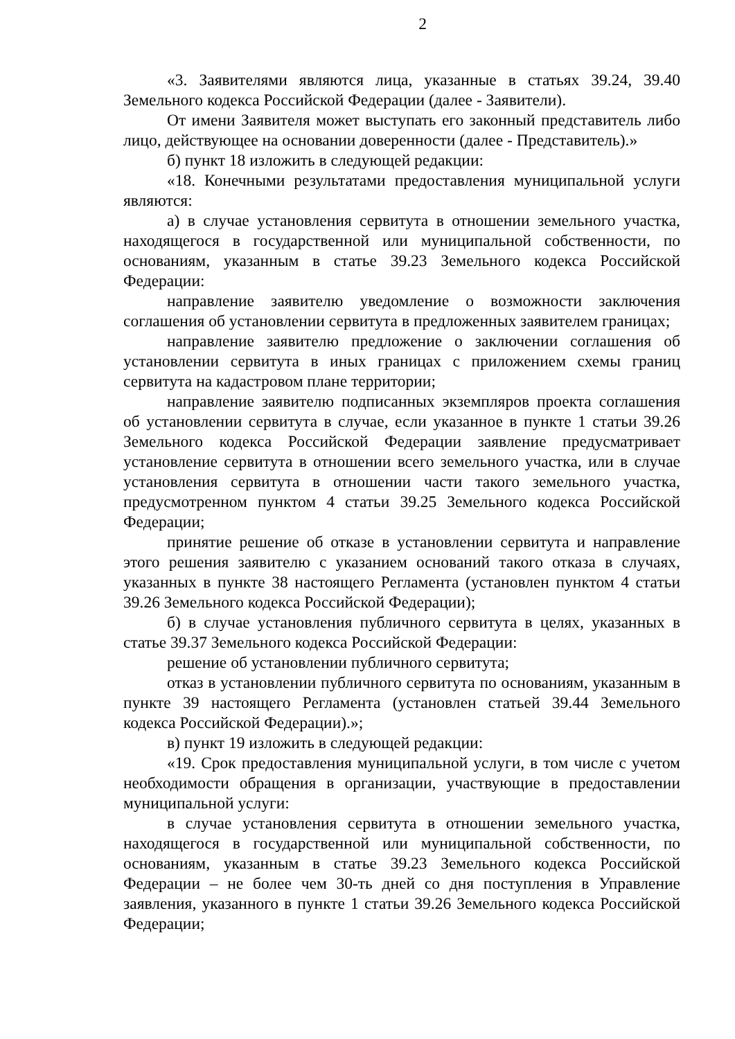2
«3. Заявителями являются лица, указанные в статьях 39.24, 39.40 Земельного кодекса Российской Федерации (далее - Заявители).
От имени Заявителя может выступать его законный представитель либо лицо, действующее на основании доверенности (далее - Представитель).»
б) пункт 18 изложить в следующей редакции:
«18. Конечными результатами предоставления муниципальной услуги являются:
а) в случае установления сервитута в отношении земельного участка, находящегося в государственной или муниципальной собственности, по основаниям, указанным в статье 39.23 Земельного кодекса Российской Федерации:
направление заявителю уведомление о возможности заключения соглашения об установлении сервитута в предложенных заявителем границах;
направление заявителю предложение о заключении соглашения об установлении сервитута в иных границах с приложением схемы границ сервитута на кадастровом плане территории;
направление заявителю подписанных экземпляров проекта соглашения об установлении сервитута в случае, если указанное в пункте 1 статьи 39.26 Земельного кодекса Российской Федерации заявление предусматривает установление сервитута в отношении всего земельного участка, или в случае установления сервитута в отношении части такого земельного участка, предусмотренном пунктом 4 статьи 39.25 Земельного кодекса Российской Федерации;
принятие решение об отказе в установлении сервитута и направление этого решения заявителю с указанием оснований такого отказа в случаях, указанных в пункте 38 настоящего Регламента (установлен пунктом 4 статьи 39.26 Земельного кодекса Российской Федерации);
б) в случае установления публичного сервитута в целях, указанных в статье 39.37 Земельного кодекса Российской Федерации:
решение об установлении публичного сервитута;
отказ в установлении публичного сервитута по основаниям, указанным в пункте 39 настоящего Регламента (установлен статьей 39.44 Земельного кодекса Российской Федерации).»;
в) пункт 19 изложить в следующей редакции:
«19. Срок предоставления муниципальной услуги, в том числе с учетом необходимости обращения в организации, участвующие в предоставлении муниципальной услуги:
в случае установления сервитута в отношении земельного участка, находящегося в государственной или муниципальной собственности, по основаниям, указанным в статье 39.23 Земельного кодекса Российской Федерации – не более чем 30-ть дней со дня поступления в Управление заявления, указанного в пункте 1 статьи 39.26 Земельного кодекса Российской Федерации;